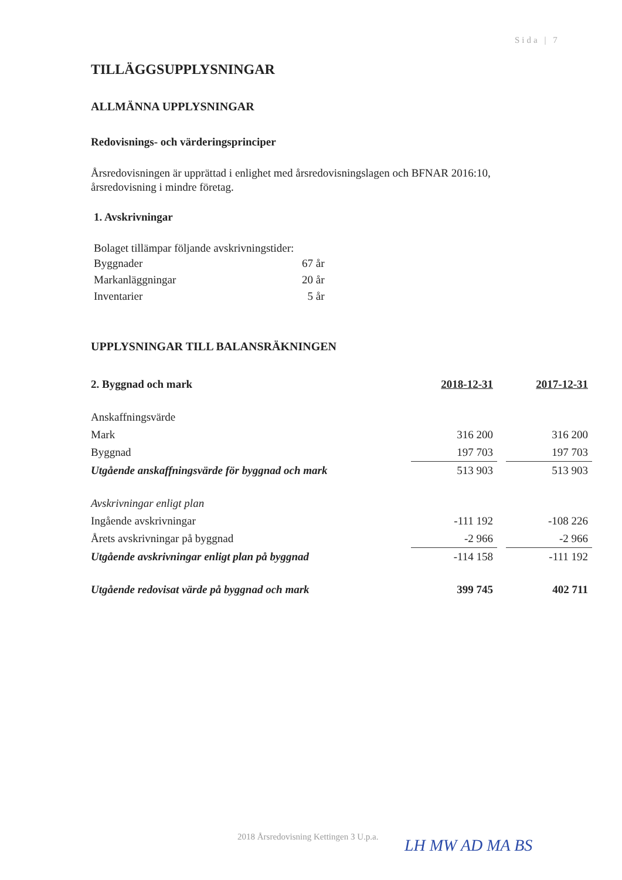Sida | 7
TILLÄGGSUPPLYSNINGAR
ALLMÄNNA UPPLYSNINGAR
Redovisnings- och värderingsprinciper
Årsredovisningen är upprättad i enlighet med årsredovisningslagen och BFNAR 2016:10,
årsredovisning i mindre företag.
1. Avskrivningar
Bolaget tillämpar följande avskrivningstider:
| Byggnader | 67 år |
| Markanläggningar | 20 år |
| Inventarier | 5 år |
UPPLYSNINGAR TILL BALANSRÄKNINGEN
| 2. Byggnad och mark | 2018-12-31 | | 2017-12-31 |
| Anskaffningsvärde | | | |
| Mark | 316 200 | | 316 200 |
| Byggnad | 197 703 | | 197 703 |
| Utgående anskaffningsvärde för byggnad och mark | 513 903 | | 513 903 |
| Avskrivningar enligt plan | | | |
| Ingående avskrivningar | -111 192 | | -108 226 |
| Årets avskrivningar på byggnad | -2 966 | | -2 966 |
| Utgående avskrivningar enligt plan på byggnad | -114 158 | | -111 192 |
| Utgående redovisat värde på byggnad och mark | 399 745 | | 402 711 |
2018 Årsredovisning Kettingen 3 U.p.a.
LH MW AD MA BS